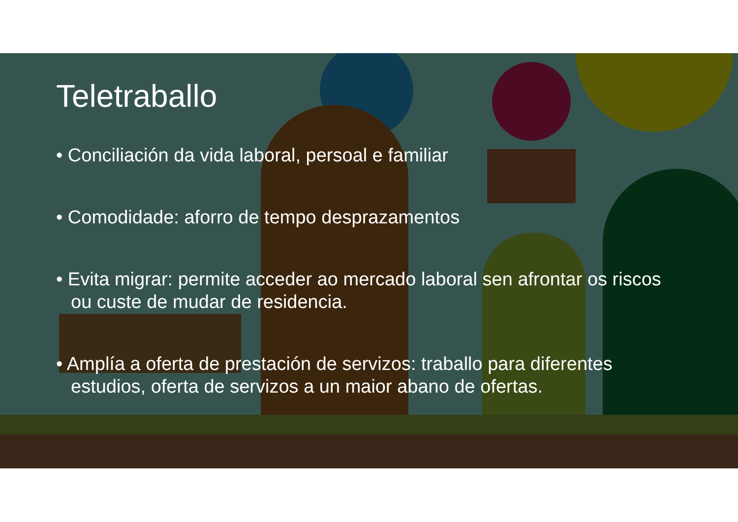Teletraballo
• Conciliación da vida laboral, persoal e familiar
• Comodidade: aforro de tempo desprazamentos
• Evita migrar: permite acceder ao mercado laboral sen afrontar os riscos ou custe de mudar de residencia.
• Amplía a oferta de prestación de servizos: traballo para diferentes estudios, oferta de servizos a un maior abano de ofertas.